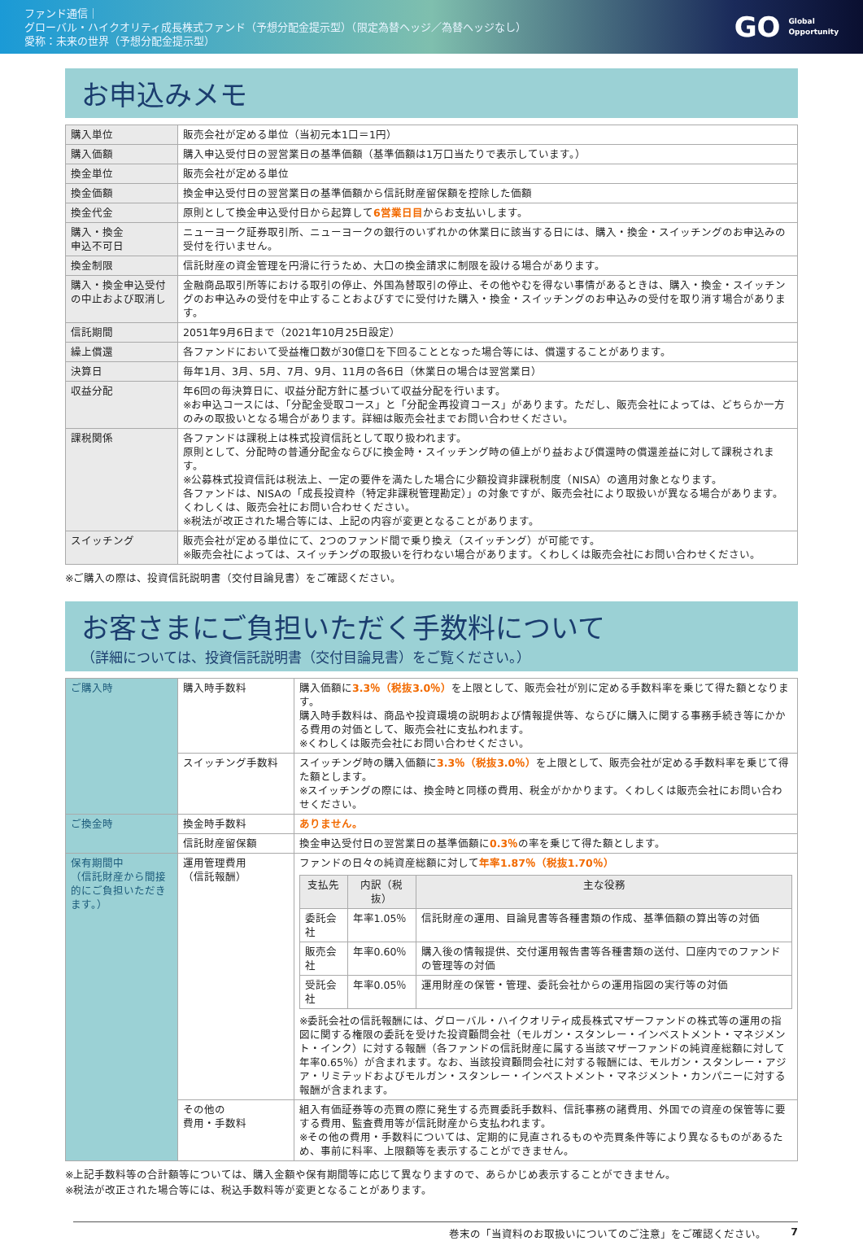ファンド通信｜
グローバル・ハイクオリティ成長株式ファンド（予想分配金提示型）（限定為替ヘッジ／為替ヘッジなし）
愛称：未来の世界（予想分配金提示型）
GO Global
Opportunity
お申込みメモ
| 購入単位 | 販売会社が定める単位（当初元本1口＝1円） |
| 購入価額 | 購入申込受付日の翌営業日の基準価額（基準価額は1万口当たりで表示しています。） |
| 換金単位 | 販売会社が定める単位 |
| 換金価額 | 換金申込受付日の翌営業日の基準価額から信託財産留保額を控除した価額 |
| 換金代金 | 原則として換金申込受付日から起算して 6営業日目 からお支払いします。 |
| 購入・換金 申込不可日 | ニューヨーク証券取引所、ニューヨークの銀行のいずれかの休業日に該当する日には、購入・換金・スイッチングのお申込みの受付を行いません。 |
| 換金制限 | 信託財産の資金管理を円滑に行うため、大口の換金請求に制限を設ける場合があります。 |
| 購入・換金申込受付の中止および取消し | 金融商品取引所等における取引の停止、外国為替取引の停止、その他やむを得ない事情があるときは、購入・換金・スイッチングのお申込みの受付を中止することおよびすでに受付けた購入・換金・スイッチングのお申込みの受付を取り消す場合があります。 |
| 信託期間 | 2051年9月6日まで（2021年10月25日設定） |
| 繰上償還 | 各ファンドにおいて受益権口数が30億口を下回ることとなった場合等には、償還することがあります。 |
| 決算日 | 毎年1月、3月、5月、7月、9月、11月の各6日（休業日の場合は翌営業日） |
| 収益分配 | 年6回の毎決算日に、収益分配方針に基づいて収益分配を行います。 ※お申込コースには、「分配金受取コース」と「分配金再投資コース」があります。ただし、販売会社によっては、どちらか一方のみの取扱いとなる場合があります。詳細は販売会社までお問い合わせください。 |
| 課税関係 | 各ファンドは課税上は株式投資信託として取り扱われます。 原則として、分配時の普通分配金ならびに換金時・スイッチング時の値上がり益および償還時の償還差益に対して課税されます。 ※公募株式投資信託は税法上、一定の要件を満たした場合に少額投資非課税制度（NISA）の適用対象となります。 各ファンドは、NISAの「成長投資枠（特定非課税管理勘定）」の対象ですが、販売会社により取扱いが異なる場合があります。くわしくは、販売会社にお問い合わせください。 ※税法が改正された場合等には、上記の内容が変更となることがあります。 |
| スイッチング | 販売会社が定める単位にて、2つのファンド間で乗り換え（スイッチング）が可能です。 ※販売会社によっては、スイッチングの取扱いを行わない場合があります。くわしくは販売会社にお問い合わせください。 |
※ご購入の際は、投資信託説明書（交付目論見書）をご確認ください。
お客さまにご負担いただく手数料について
（詳細については、投資信託説明書（交付目論見書）をご覧ください。）
| ご購入時 | 購入時手数料 | 購入価額に 3.3％（税抜3.0％） を上限として、販売会社が別に定める手数料率を乗じて得た額となります。 購入時手数料は、商品や投資環境の説明および情報提供等、ならびに購入に関する事務手続き等にかかる費用の対価として、販売会社に支払われます。 ※くわしくは販売会社にお問い合わせください。 |
| | スイッチング手数料 | スイッチング時の購入価額に 3.3％（税抜3.0％） を上限として、販売会社が定める手数料率を乗じて得た額とします。 ※スイッチングの際には、換金時と同様の費用、税金がかかります。くわしくは販売会社にお問い合わせください。 |
| ご換金時 | 換金時手数料 | ありません。 |
| | 信託財産留保額 | 換金申込受付日の翌営業日の基準価額に 0.3％ の率を乗じて得た額とします。 |
| 保有期間中 （信託財産から間接的にご負担いただきます。） | 運用管理費用 （信託報酬） | ファンドの日々の純資産総額に対して 年率1.87％（税抜1.70％） / 支払先 / 内訳（税抜） / 主な役務 / / --- / --- / --- / / 委託会社 / 年率1.05％ / 信託財産の運用、目論見書等各種書類の作成、基準価額の算出等の対価 / / 販売会社 / 年率0.60％ / 購入後の情報提供、交付運用報告書等各種書類の送付、口座内でのファンドの管理等の対価 / / 受託会社 / 年率0.05％ / 運用財産の保管・管理、委託会社からの運用指図の実行等の対価 / ※委託会社の信託報酬には、グローバル・ハイクオリティ成長株式マザーファンドの株式等の運用の指図に関する権限の委託を受けた投資顧問会社（モルガン・スタンレー・インベストメント・マネジメント・インク）に対する報酬（各ファンドの信託財産に属する当該マザーファンドの純資産総額に対して年率0.65％）が含まれます。なお、当該投資顧問会社に対する報酬には、モルガン・スタンレー・アジア・リミテッドおよびモルガン・スタンレー・インベストメント・マネジメント・カンパニーに対する報酬が含まれます。 |
| | その他の 費用・手数料 | 組入有価証券等の売買の際に発生する売買委託手数料、信託事務の諸費用、外国での資産の保管等に要する費用、監査費用等が信託財産から支払われます。 ※その他の費用・手数料については、定期的に見直されるものや売買条件等により異なるものがあるため、事前に料率、上限額等を表示することができません。 |
※上記手数料等の合計額等については、購入金額や保有期間等に応じて異なりますので、あらかじめ表示することができません。
※税法が改正された場合等には、税込手数料等が変更となることがあります。
巻末の「当資料のお取扱いについてのご注意」をご確認ください。 7